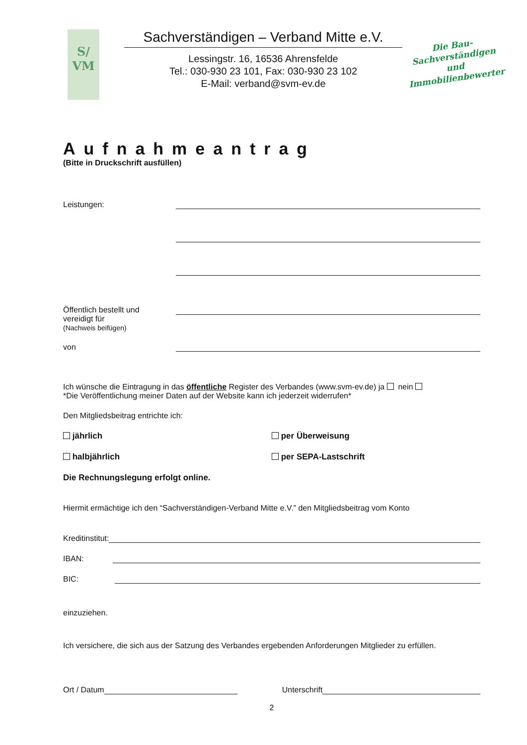S/
VM
Sachverständigen – Verband Mitte e.V.
Lessingstr. 16, 16536 Ahrensfelde
Tel.: 030-930 23 101, Fax: 030-930 23 102
E-Mail: verband@svm-ev.de
Die Bau-
Sachverständigen
und Immobilienbewerter
Aufnahmeantrag
(Bitte in Druckschrift ausfüllen)
Leistungen:
Öffentlich bestellt und
vereidigt für
(Nachweis beifügen)
von
Ich wünsche die Eintragung in das öffentliche Register des Verbandes (www.svm-ev.de) ja nein
*Die Veröffentlichung meiner Daten auf der Website kann ich jederzeit widerrufen*
Den Mitgliedsbeitrag entrichte ich:
jährlich per Überweisung
halbjährlich per SEPA-Lastschrift
Die Rechnungslegung erfolgt online.
Hiermit ermächtige ich den “Sachverständigen-Verband Mitte e.V.” den Mitgliedsbeitrag vom Konto
Kreditinstitut:
IBAN:
BIC:
einzuziehen.
Ich versichere, die sich aus der Satzung des Verbandes ergebenden Anforderungen Mitglieder zu erfüllen.
Ort / Datum
Unterschrift
2